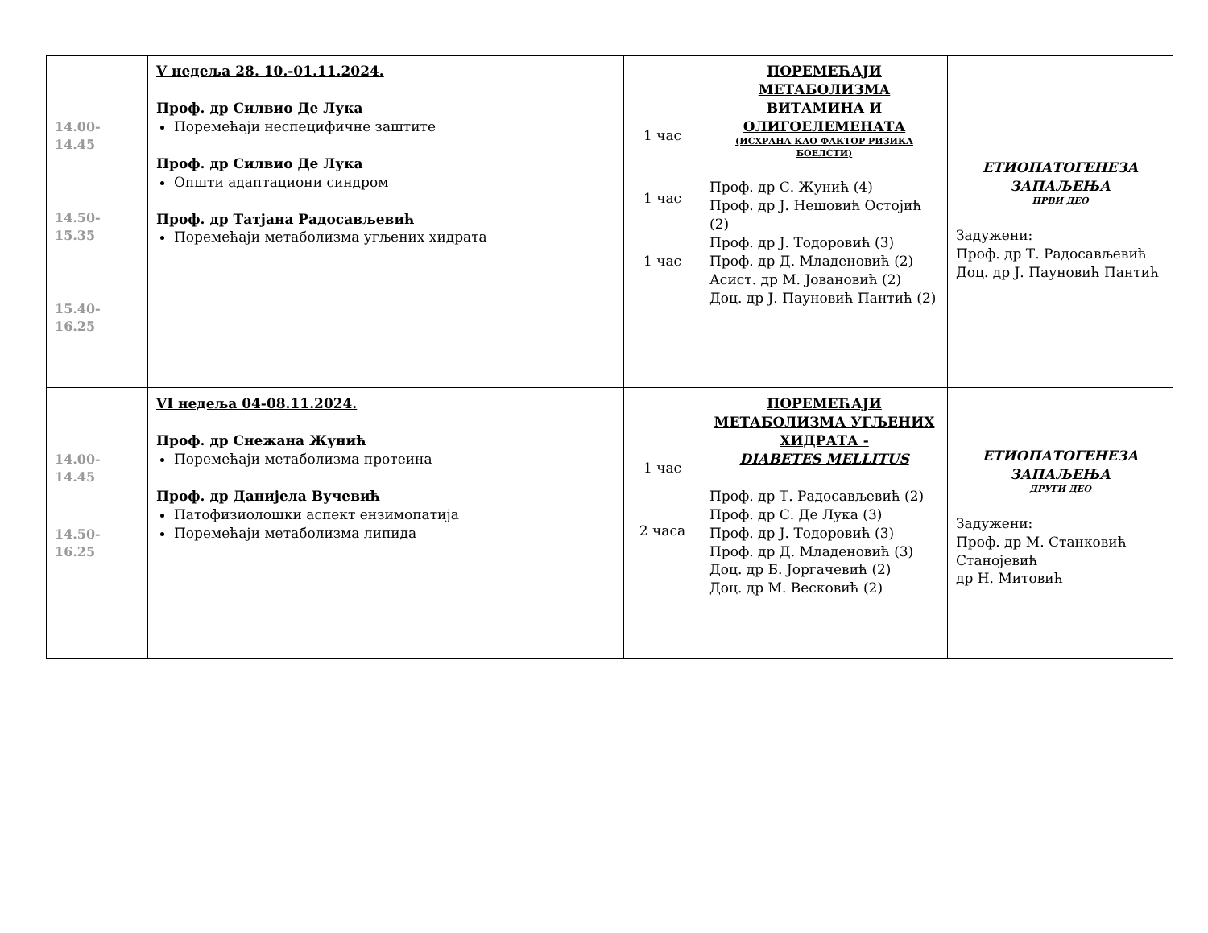| 14.00-14.45 14.50-15.35 15.40-16.25 | V недеља 28. 10.-01.11.2024. Проф. др Силвио Де Лука Поремећаји неспецифичне заштите Проф. др Силвио Де Лука Општи адаптациони синдром Проф. др Татјана Радосављевић Поремећаји метаболизма угљених хидрата | 1 час 1 час 1 час | ПОРЕМЕЋАЈИ МЕТАБОЛИЗМА ВИТАМИНА И ОЛИГОЕЛЕМЕНАТА (ИСХРАНА КАО ФАКТОР РИЗИКА БОЕЛСТИ) Проф. др С. Жунић (4) Проф. др Ј. Нешовић Остојић (2) Проф. др Ј. Тодоровић (3) Проф. др Д. Младеновић (2) Асист. др М. Јовановић (2) Доц. др Ј. Пауновић Пантић (2) | ЕТИОПАТОГЕНЕЗА ЗАПАЉЕЊА ПРВИ ДЕО Задужени: Проф. др Т. Радосављевић Доц. др Ј. Пауновић Пантић |
| 14.00-14.45 14.50-16.25 | VI недеља 04-08.11.2024. Проф. др Снежана Жунић Поремећаји метаболизма протеина Проф. др Данијела Вучевић Патофизиолошки аспект ензимопатија Поремећаји метаболизма липида | 1 час 2 часа | ПОРЕМЕЋАЈИ МЕТАБОЛИЗМА УГЉЕНИХ ХИДРАТА - DIABETES MELLITUS Проф. др Т. Радосављевић (2) Проф. др С. Де Лука (3) Проф. др Ј. Тодоровић (3) Проф. др Д. Младеновић (3) Доц. др Б. Јоргачевић (2) Доц. др М. Весковић (2) | ЕТИОПАТОГЕНЕЗА ЗАПАЉЕЊА ДРУГИ ДЕО Задужени: Проф. др М. Станковић Станојевић др Н. Митовић |